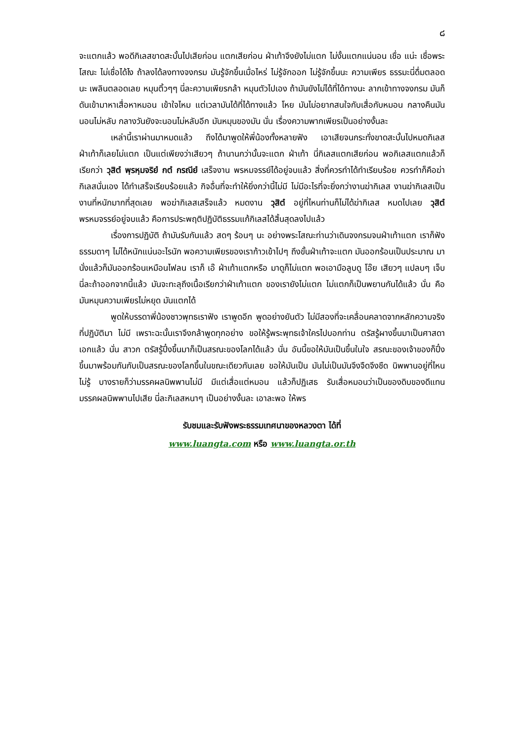๘
จะแตกแล้ว พอดีกิเลสขาดสะบั้นไปเสียก่อน แตกเสียก่อน ฝ่าเท้าจึงยังไม่แตก ไม่งั้นแตกแน่นอน เชื่อ แน่ะ เชื่อพระโสณะ ไม่เชื่อได้ไง ถ้าลงได้ลงทางจงกรม มันรู้จักขึ้นเมื่อไหร่ ไม่รู้จักออก ไม่รู้จักขึ้นนะ ความเพียร ธรรมะนี่ดื่มตลอดนะ เพลินตลอดเลย หมุนติ้วๆๆ นี่ละความเพียรกล้า หมุนตัวไปเอง ถ้ามันยังไม่ได้ที่ได้ทางนะ ลากเข้าทางจงกรม มันก็ดันเข้ามาหาเสื่อหาหมอน เข้าใจไหม แต่เวลามันได้ที่ได้ทางแล้ว โหย มันไม่อยากสนใจกับเสื่อกับหมอน กลางคืนมันนอนไม่หลับ กลางวันยังจะนอนไม่หลับอีก มันหมุนของมัน นั่น เรื่องความพากเพียรเป็นอย่างงั้นละ
เหล่านี้เราผ่านมาหมดแล้ว ถึงได้มาพูดให้พี่น้องทั้งหลายฟัง เอาเสียจนกระทั่งขาดสะบั้นไปหมดกิเลส ฝ่าเท้าก็เลยไม่แตก เป็นแต่เพียงว่าเสียวๆ ถ้านานกว่านั้นจะแตก ฝ่าเท้า นี่กิเลสแตกเสียก่อน พอกิเลสแตกแล้วก็เรียกว่า วุสิตํ พฺรหฺมจริยํ กตํ กรณียํ เสร็จงาน พรหมจรรย์ได้อยู่จบแล้ว สิ่งที่ควรทำได้ทำเรียบร้อย ควรทำก็คือฆ่ากิเลสนั่นเอง ได้ทำเสร็จเรียบร้อยแล้ว กิจอื่นที่จะทำให้ยิ่งกว่านี้ไม่มี ไม่มีอะไรที่จะยิ่งกว่างานฆ่ากิเลส งานฆ่ากิเลสเป็นงานที่หนักมากที่สุดเลย พอฆ่ากิเลสเสร็จแล้ว หมดงาน วุสิตํ อยู่ที่ไหนท่านก็ไม่ได้ฆ่ากิเลส หมดไปเลย วุสิตํ พรหมจรรย์อยู่จบแล้ว คือการประพฤติปฏิบัติธรรมแก้กิเลสได้สิ้นสุดลงไปแล้ว
เรื่องการปฏิบัติ ถ้ามันรับกันแล้ว สดๆ ร้อนๆ นะ อย่างพระโสณะท่านว่าเดินจงกรมจนฝ่าเท้าแตก เราก็ฟังธรรมดาๆ ไม่ได้หนักแน่นอะไรนัก พอความเพียรของเราก้าวเข้าไปๆ ถึงขั้นฝ่าเท้าจะแตก มันออกร้อนเป็นประมาณ มานั่งแล้วก็มันออกร้อนเหมือนไฟลน เราก็ เอ๊ ฝ่าเท้าแตกหรือ มาดูก็ไม่แตก พอเอามือลูบดู โอ๊ย เสียวๆ แปลบๆ เจ็บ นี่ละถ้าออกจากนี้แล้ว มันจะทะลุถึงเนื้อเรียกว่าฝ่าเท้าแตก ของเรายังไม่แตก ไม่แตกก็เป็นพยานกันได้แล้ว นั่น คือมันหมุนความเพียรไม่หยุด มันแตกได้
พูดให้บรรดาพี่น้องชาวพุทธเราฟัง เราพูดอีก พูดอย่างยันตัว ไม่มีสองที่จะเคลื่อนคลาดจากหลักความจริงที่ปฏิบัติมา ไม่มี เพราะฉะนั้นเราจึงกล้าพูดทุกอย่าง ขอให้รู้พระพุทธเจ้าใครไปบอกท่าน ตรัสรู้ผางขึ้นมาเป็นศาสดาเอกแล้ว นั่น สาวก ตรัสรู้ปึ๋งขึ้นมาก็เป็นสรณะของโลกได้แล้ว นั่น อันนี้ขอให้มันเป็นขึ้นในใจ สรณะของเจ้าของก็ปึ๋งขึ้นมาพร้อมกันกับเป็นสรณะของโลกขึ้นในขณะเดียวกันเลย ขอให้มันเป็น มันไม่เป็นมันจึงจืดจึงชืด นิพพานอยู่ที่ไหนไม่รู้ บางรายก็ว่ามรรคผลนิพพานไม่มี มีแต่เสื่อแต่หมอน แล้วก็ปฏิเสธ รับเสื่อหมอนว่าเป็นของดิบของดีแทนมรรคผลนิพพานไปเสีย นี่ละกิเลสหนาๆ เป็นอย่างงั้นละ เอาละพอ ให้พร
รับชมและรับฟังพระธรรมเทศนาของหลวงตา ได้ที่
www.luangta.com หรือ www.luangta.or.th